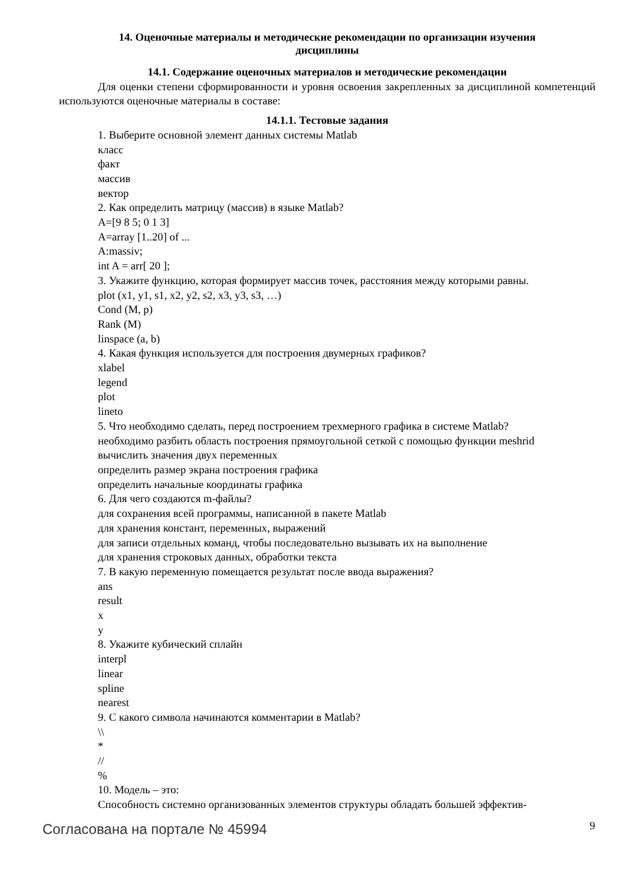14. Оценочные материалы и методические рекомендации по организации изучения
дисциплины
14.1. Содержание оценочных материалов и методические рекомендации
Для оценки степени сформированности и уровня освоения закрепленных за дисциплиной компетенций используются оценочные материалы в составе:
14.1.1. Тестовые задания
1. Выберите основной элемент данных системы Matlab
класс
факт
массив
вектор
2. Как определить матрицу (массив) в языке Matlab?
A=[9 8 5; 0 1 3]
A=array [1..20] of ...
A:massiv;
int A = arr[ 20 ];
3. Укажите функцию, которая формирует массив точек, расстояния между которыми равны.
plot (x1, y1, s1, x2, y2, s2, x3, y3, s3, …)
Cond (M, p)
Rank (M)
linspace (a, b)
4. Какая функция используется для построения двумерных графиков?
xlabel
legend
plot
lineto
5. Что необходимо сделать, перед построением трехмерного графика в системе Matlab?
необходимо разбить область построения прямоугольной сеткой с помощью функции meshrid
вычислить значения двух переменных
определить размер экрана построения графика
определить начальные координаты графика
6. Для чего создаются m-файлы?
для сохранения всей программы, написанной в пакете Matlab
для хранения констант, переменных, выражений
для записи отдельных команд, чтобы последовательно вызывать их на выполнение
для хранения строковых данных, обработки текста
7. В какую переменную помещается результат после ввода выражения?
ans
result
x
y
8. Укажите кубический сплайн
interpl
linear
spline
nearest
9. С какого символа начинаются комментарии в Matlab?
\\
*
//
%
10. Модель – это:
Способность системно организованных элементов структуры обладать большей эффектив-
Согласована на портале № 45994 9